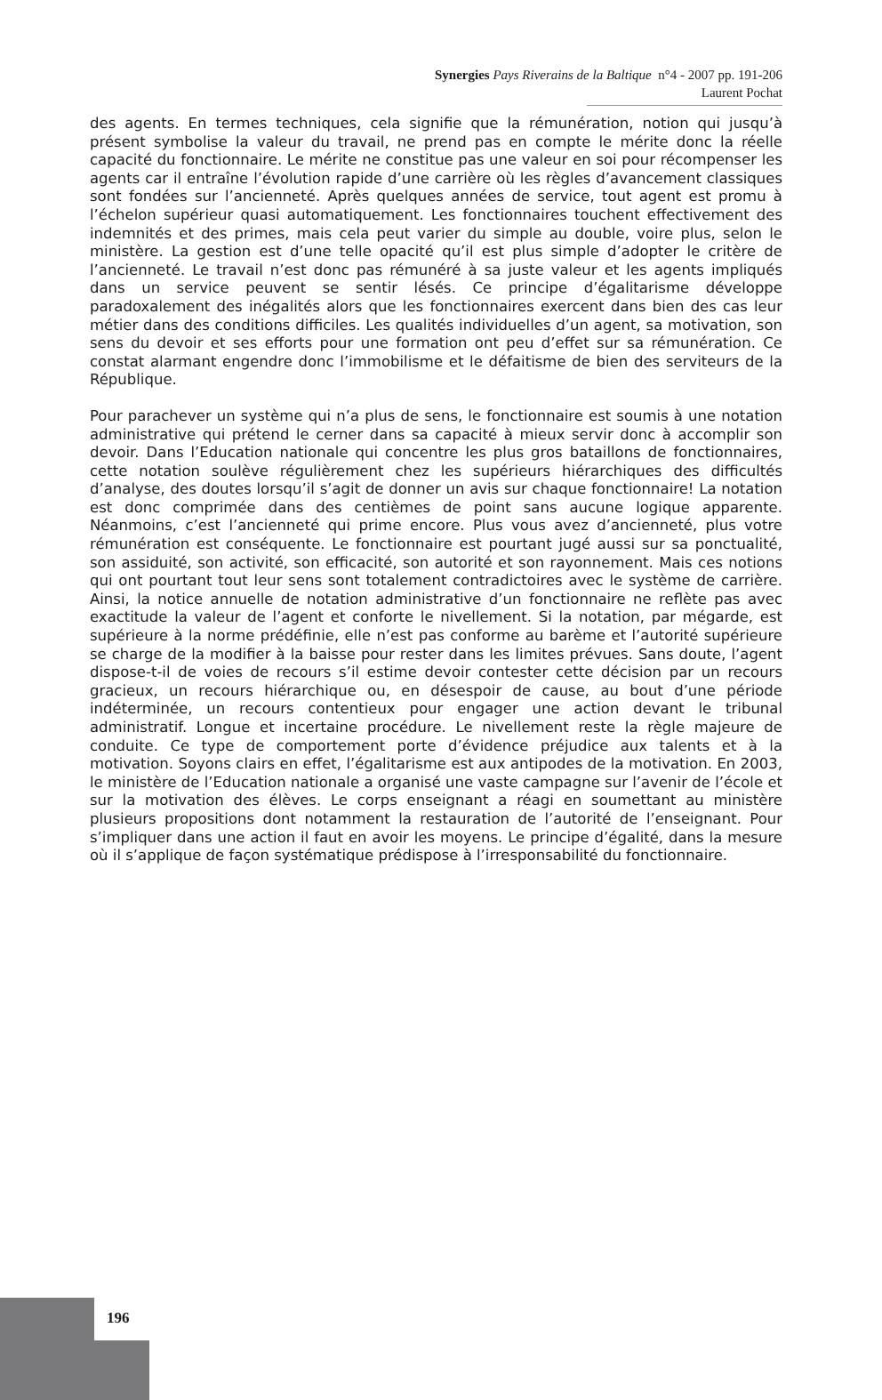Synergies Pays Riverains de la Baltique n°4 - 2007 pp. 191-206
Laurent Pochat
des agents. En termes techniques, cela signifie que la rémunération, notion qui jusqu’à présent symbolise la valeur du travail, ne prend pas en compte le mérite donc la réelle capacité du fonctionnaire. Le mérite ne constitue pas une valeur en soi pour récompenser les agents car il entraîne l’évolution rapide d’une carrière où les règles d’avancement classiques sont fondées sur l’ancienneté. Après quelques années de service, tout agent est promu à l’échelon supérieur quasi automatiquement. Les fonctionnaires touchent effectivement des indemnités et des primes, mais cela peut varier du simple au double, voire plus, selon le ministère. La gestion est d’une telle opacité qu’il est plus simple d’adopter le critère de l’ancienneté. Le travail n’est donc pas rémunéré à sa juste valeur et les agents impliqués dans un service peuvent se sentir lésés. Ce principe d’égalitarisme développe paradoxalement des inégalités alors que les fonctionnaires exercent dans bien des cas leur métier dans des conditions difficiles. Les qualités individuelles d’un agent, sa motivation, son sens du devoir et ses efforts pour une formation ont peu d’effet sur sa rémunération. Ce constat alarmant engendre donc l’immobilisme et le défaitisme de bien des serviteurs de la République.
Pour parachever un système qui n’a plus de sens, le fonctionnaire est soumis à une notation administrative qui prétend le cerner dans sa capacité à mieux servir donc à accomplir son devoir. Dans l’Education nationale qui concentre les plus gros bataillons de fonctionnaires, cette notation soulève régulièrement chez les supérieurs hiérarchiques des difficultés d’analyse, des doutes lorsqu’il s’agit de donner un avis sur chaque fonctionnaire! La notation est donc comprimée dans des centièmes de point sans aucune logique apparente. Néanmoins, c’est l’ancienneté qui prime encore. Plus vous avez d’ancienneté, plus votre rémunération est conséquente. Le fonctionnaire est pourtant jugé aussi sur sa ponctualité, son assiduité, son activité, son efficacité, son autorité et son rayonnement. Mais ces notions qui ont pourtant tout leur sens sont totalement contradictoires avec le système de carrière. Ainsi, la notice annuelle de notation administrative d’un fonctionnaire ne reflète pas avec exactitude la valeur de l’agent et conforte le nivellement. Si la notation, par mégarde, est supérieure à la norme prédéfinie, elle n’est pas conforme au barème et l’autorité supérieure se charge de la modifier à la baisse pour rester dans les limites prévues. Sans doute, l’agent dispose-t-il de voies de recours s’il estime devoir contester cette décision par un recours gracieux, un recours hiérarchique ou, en désespoir de cause, au bout d’une période indéterminée, un recours contentieux pour engager une action devant le tribunal administratif. Longue et incertaine procédure. Le nivellement reste la règle majeure de conduite. Ce type de comportement porte d’évidence préjudice aux talents et à la motivation. Soyons clairs en effet, l’égalitarisme est aux antipodes de la motivation. En 2003, le ministère de l’Education nationale a organisé une vaste campagne sur l’avenir de l’école et sur la motivation des élèves. Le corps enseignant a réagi en soumettant au ministère plusieurs propositions dont notamment la restauration de l’autorité de l’enseignant. Pour s’impliquer dans une action il faut en avoir les moyens. Le principe d’égalité, dans la mesure où il s’applique de façon systématique prédispose à l’irresponsabilité du fonctionnaire.
196